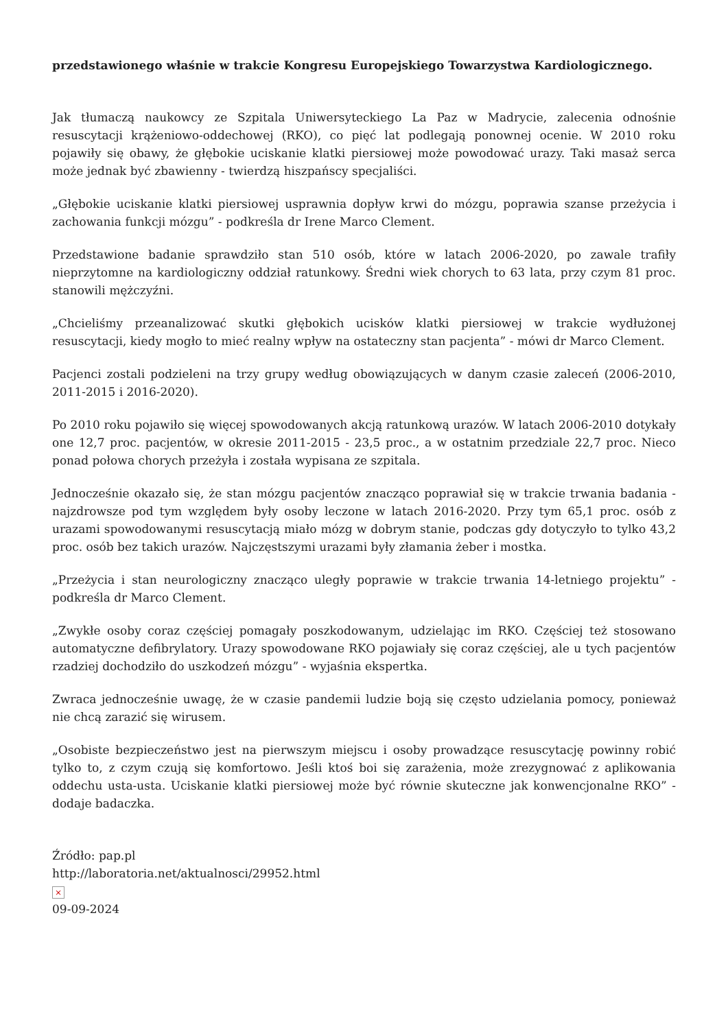przedstawionego właśnie w trakcie Kongresu Europejskiego Towarzystwa Kardiologicznego.
Jak tłumaczą naukowcy ze Szpitala Uniwersyteckiego La Paz w Madrycie, zalecenia odnośnie resuscytacji krążeniowo-oddechowej (RKO), co pięć lat podlegają ponownej ocenie. W 2010 roku pojawiły się obawy, że głębokie uciskanie klatki piersiowej może powodować urazy. Taki masaż serca może jednak być zbawienny - twierdzą hiszpańscy specjaliści.
„Głębokie uciskanie klatki piersiowej usprawnia dopływ krwi do mózgu, poprawia szanse przeżycia i zachowania funkcji mózgu” - podkreśla dr Irene Marco Clement.
Przedstawione badanie sprawdziło stan 510 osób, które w latach 2006-2020, po zawale trafiły nieprzytomne na kardiologiczny oddział ratunkowy. Średni wiek chorych to 63 lata, przy czym 81 proc. stanowili mężczyźni.
„Chcieliśmy przeanalizować skutki głębokich ucisków klatki piersiowej w trakcie wydłużonej resuscytacji, kiedy mogło to mieć realny wpływ na ostateczny stan pacjenta” - mówi dr Marco Clement.
Pacjenci zostali podzieleni na trzy grupy według obowiązujących w danym czasie zaleceń (2006-2010, 2011-2015 i 2016-2020).
Po 2010 roku pojawiło się więcej spowodowanych akcją ratunkową urazów. W latach 2006-2010 dotykały one 12,7 proc. pacjentów, w okresie 2011-2015 - 23,5 proc., a w ostatnim przedziale 22,7 proc. Nieco ponad połowa chorych przeżyła i została wypisana ze szpitala.
Jednocześnie okazało się, że stan mózgu pacjentów znacząco poprawiał się w trakcie trwania badania - najzdrowsze pod tym względem były osoby leczone w latach 2016-2020. Przy tym 65,1 proc. osób z urazami spowodowanymi resuscytacją miało mózg w dobrym stanie, podczas gdy dotyczyło to tylko 43,2 proc. osób bez takich urazów. Najczęstszymi urazami były złamania żeber i mostka.
„Przeżycia i stan neurologiczny znacząco uległy poprawie w trakcie trwania 14-letniego projektu” - podkreśla dr Marco Clement.
„Zwykłe osoby coraz częściej pomagały poszkodowanym, udzielając im RKO. Częściej też stosowano automatyczne defibrylatory. Urazy spowodowane RKO pojawiały się coraz częściej, ale u tych pacjentów rzadziej dochodziło do uszkodzeń mózgu” - wyjaśnia ekspertka.
Zwraca jednocześnie uwagę, że w czasie pandemii ludzie boją się często udzielania pomocy, ponieważ nie chcą zarazić się wirusem.
„Osobiste bezpieczeństwo jest na pierwszym miejscu i osoby prowadzące resuscytację powinny robić tylko to, z czym czują się komfortowo. Jeśli ktoś boi się zarażenia, może zrezygnować z aplikowania oddechu usta-usta. Uciskanie klatki piersiowej może być równie skuteczne jak konwencjonalne RKO” - dodaje badaczka.
Źródło: pap.pl
http://laboratoria.net/aktualnosci/29952.html
×
09-09-2024